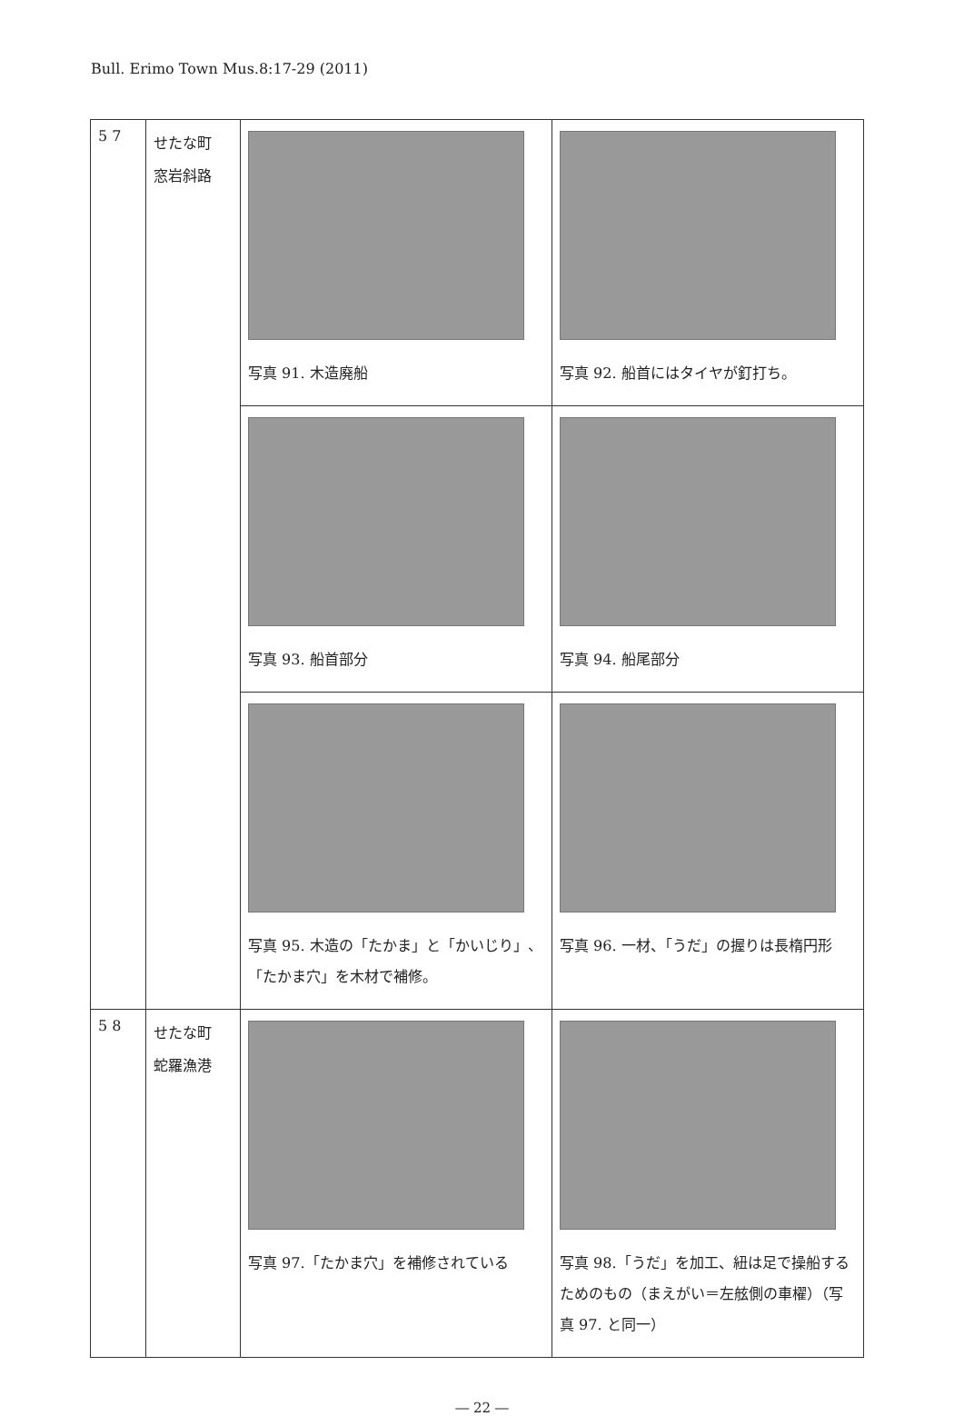Bull. Erimo Town Mus.8:17-29 (2011)
| 5 7 | せたな町 窓岩斜路 | 写真 91. 木造廃船 | 写真 92. 船首にはタイヤが釘打ち。 |
| | | 写真 93. 船首部分 | 写真 94. 船尾部分 |
| | | 写真 95. 木造の「たかま」と「かいじり」、「たかま穴」を木材で補修。 | 写真 96. 一材、「うだ」の握りは長楕円形 |
| 5 8 | せたな町 蛇羅漁港 | 写真 97.「たかま穴」を補修されている | 写真 98.「うだ」を加工、紐は足で操船するためのもの（まえがい＝左舷側の車櫂）（写真 97. と同一） |
― 22 ―